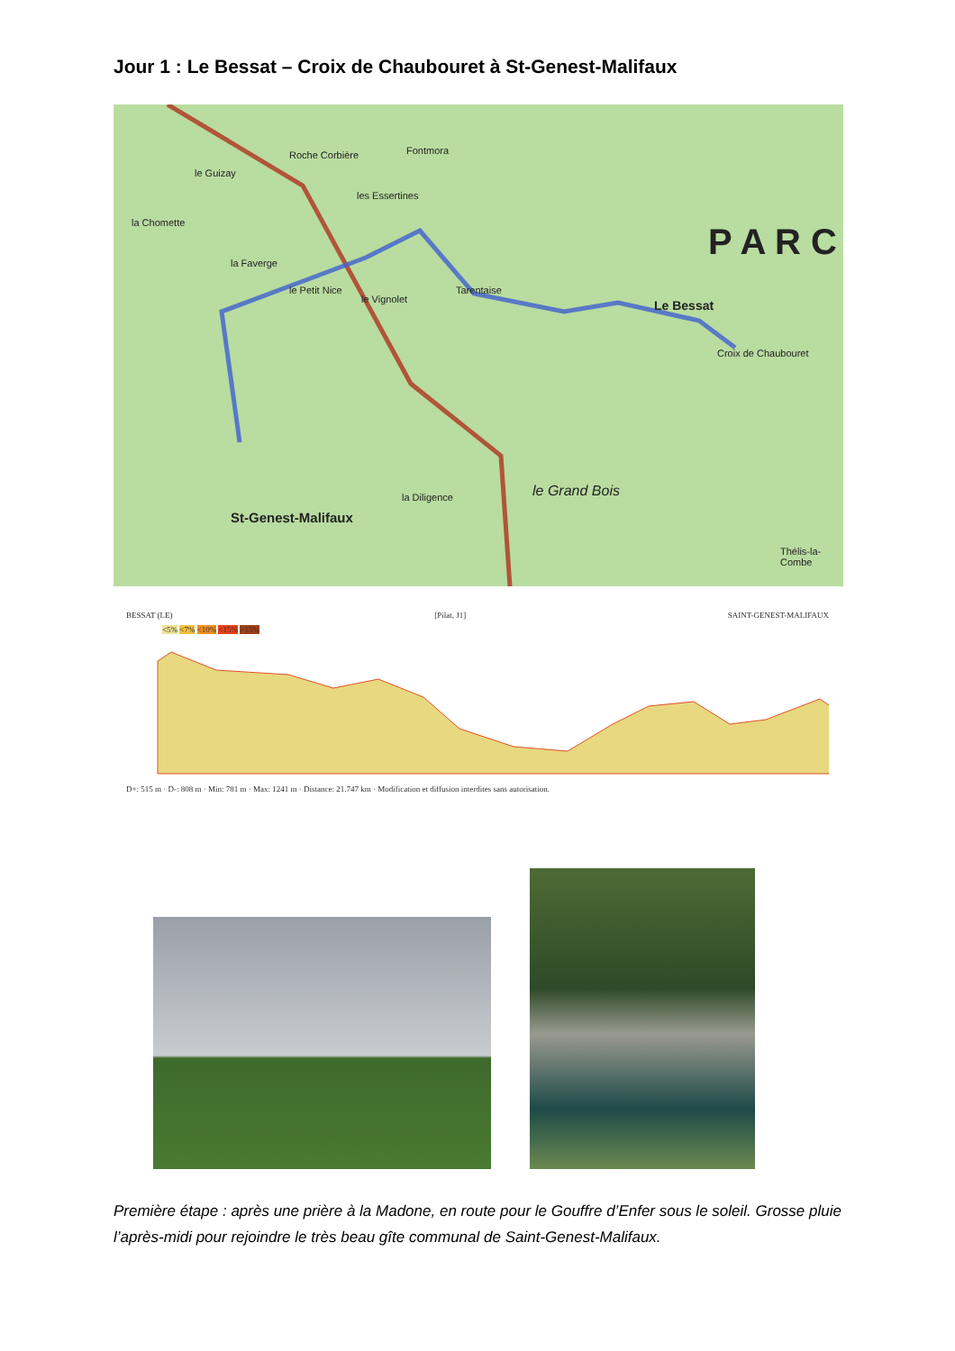Jour 1 : Le Bessat – Croix de Chaubouret à St-Genest-Malifaux
Roche Corbière Fontmora
les Essertines
la Chomette
le Guizay
la Faverge
le Petit Nice
le Vignolet
Tarentaise
Le Bessat
P A R C
Croix de Chaubouret
St-Genest-Malifaux
le Grand Bois la Diligence
Thélis-la-Combe
BESSAT (LE) [Pilat, J1] SAINT-GENEST-MALIFAUX
<5% <7% <10% <15% >15%
D+: 515 m · D-: 808 m · Min: 781 m · Max: 1241 m · Distance: 21.747 km · Modification et diffusion interdites sans autorisation.
Première étape : après une prière à la Madone, en route pour le Gouffre d’Enfer sous le soleil. Grosse pluie l’après-midi pour rejoindre le très beau gîte communal de Saint-Genest-Malifaux.